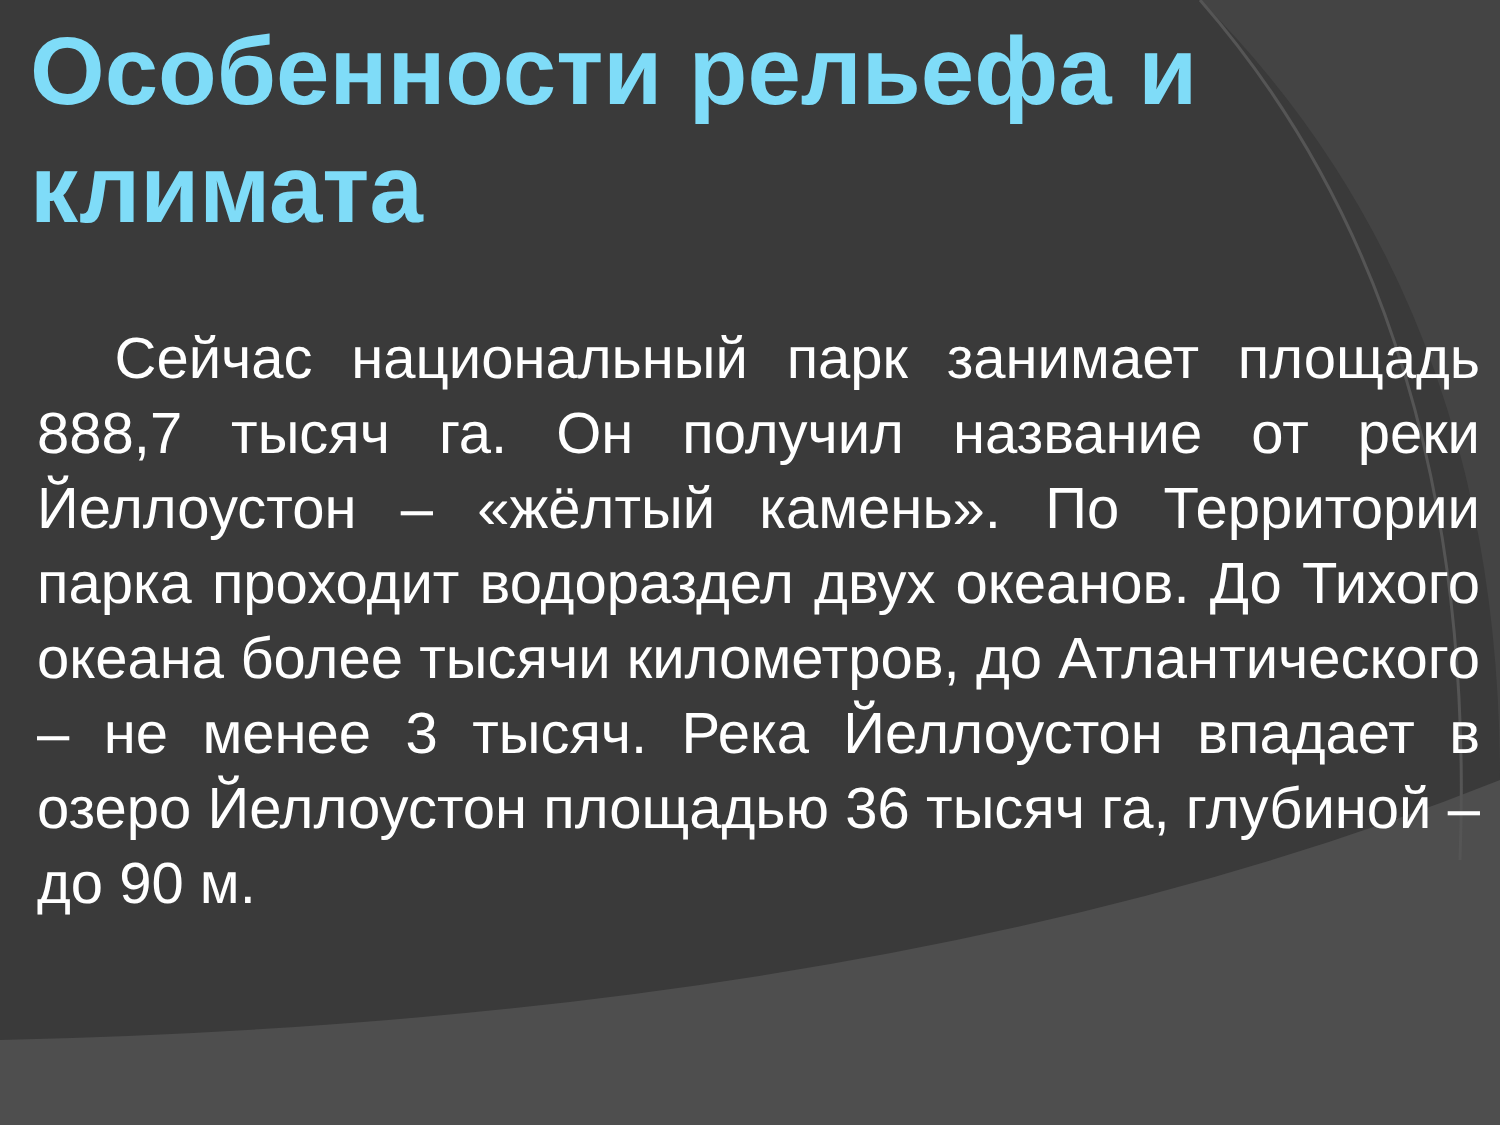Особенности рельефа и климата
Сейчас национальный парк занимает площадь 888,7 тысяч га. Он получил название от реки Йеллоустон – «жёлтый камень». По Территории парка проходит водораздел двух океанов. До Тихого океана более тысячи километров, до Атлантического – не менее 3 тысяч. Река Йеллоустон впадает в озеро Йеллоустон площадью 36 тысяч га, глубиной – до 90 м.